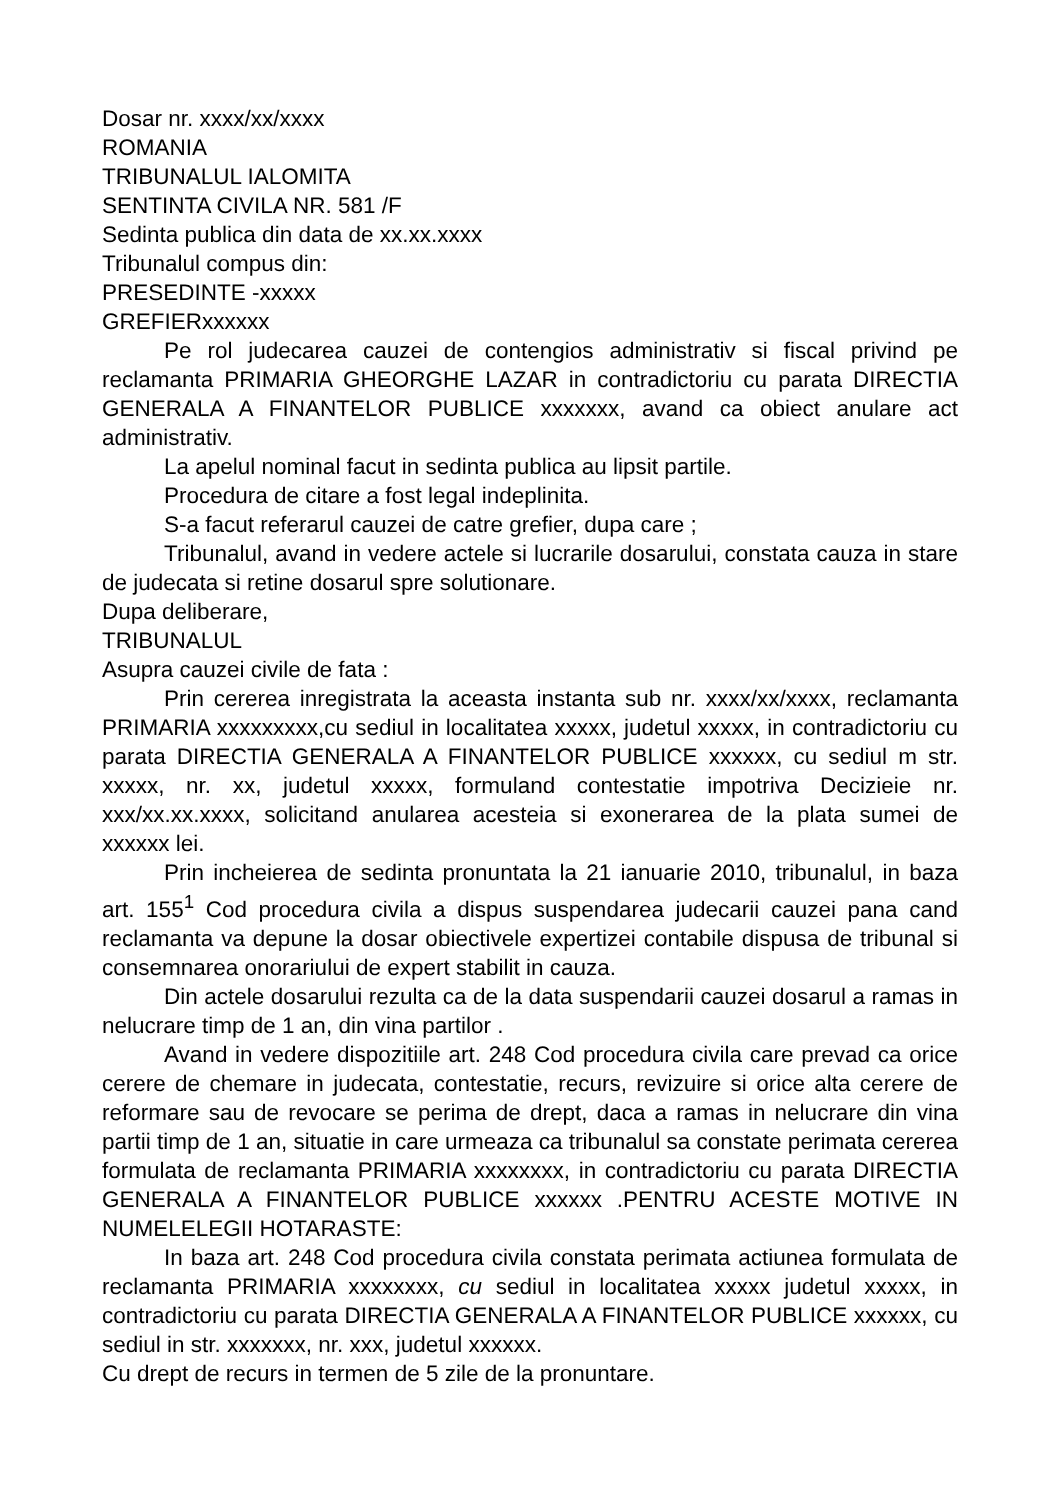Dosar nr. xxxx/xx/xxxx
ROMANIA
TRIBUNALUL IALOMITA
SENTINTA CIVILA NR. 581 /F
Sedinta publica din data de xx.xx.xxxx
Tribunalul compus din:
PRESEDINTE -xxxxx
GREFIERxxxxxx
Pe rol judecarea cauzei de contengios administrativ si fiscal privind pe reclamanta PRIMARIA GHEORGHE LAZAR in contradictoriu cu parata DIRECTIA GENERALA A FINANTELOR PUBLICE xxxxxxx, avand ca obiect anulare act administrativ.
La apelul nominal facut in sedinta publica au lipsit partile.
Procedura de citare a fost legal indeplinita.
S-a facut referarul cauzei de catre grefier, dupa care ;
Tribunalul, avand in vedere actele si lucrarile dosarului, constata cauza in stare de judecata si retine dosarul spre solutionare.
Dupa deliberare,
TRIBUNALUL
Asupra cauzei civile de fata :
Prin cererea inregistrata la aceasta instanta sub nr. xxxx/xx/xxxx, reclamanta PRIMARIA xxxxxxxxx,cu sediul in localitatea xxxxx, judetul xxxxx, in contradictoriu cu parata DIRECTIA GENERALA A FINANTELOR PUBLICE xxxxxx, cu sediul m str. xxxxx, nr. xx, judetul xxxxx, formuland contestatie impotriva Decizieie nr. xxx/xx.xx.xxxx, solicitand anularea acesteia si exonerarea de la plata sumei de xxxxxx lei.
Prin incheierea de sedinta pronuntata la 21 ianuarie 2010, tribunalul, in baza art. 155<sup>1</sup> Cod procedura civila a dispus suspendarea judecarii cauzei pana cand reclamanta va depune la dosar obiectivele expertizei contabile dispusa de tribunal si consemnarea onorariului de expert stabilit in cauza.
Din actele dosarului rezulta ca de la data suspendarii cauzei dosarul a ramas in nelucrare timp de 1 an, din vina partilor .
Avand in vedere dispozitiile art. 248 Cod procedura civila care prevad ca orice cerere de chemare in judecata, contestatie, recurs, revizuire si orice alta cerere de reformare sau de revocare se perima de drept, daca a ramas in nelucrare din vina partii timp de 1 an, situatie in care urmeaza ca tribunalul sa constate perimata cererea formulata de reclamanta PRIMARIA xxxxxxxx, in contradictoriu cu parata DIRECTIA GENERALA A FINANTELOR PUBLICE xxxxxx .PENTRU ACESTE MOTIVE IN NUMELELEGII HOTARASTE:
In baza art. 248 Cod procedura civila constata perimata actiunea formulata de reclamanta PRIMARIA xxxxxxxx, cu sediul in localitatea xxxxx judetul xxxxx, in contradictoriu cu parata DIRECTIA GENERALA A FINANTELOR PUBLICE xxxxxx, cu sediul in str. xxxxxxx, nr. xxx, judetul xxxxxx.
Cu drept de recurs in termen de 5 zile de la pronuntare.